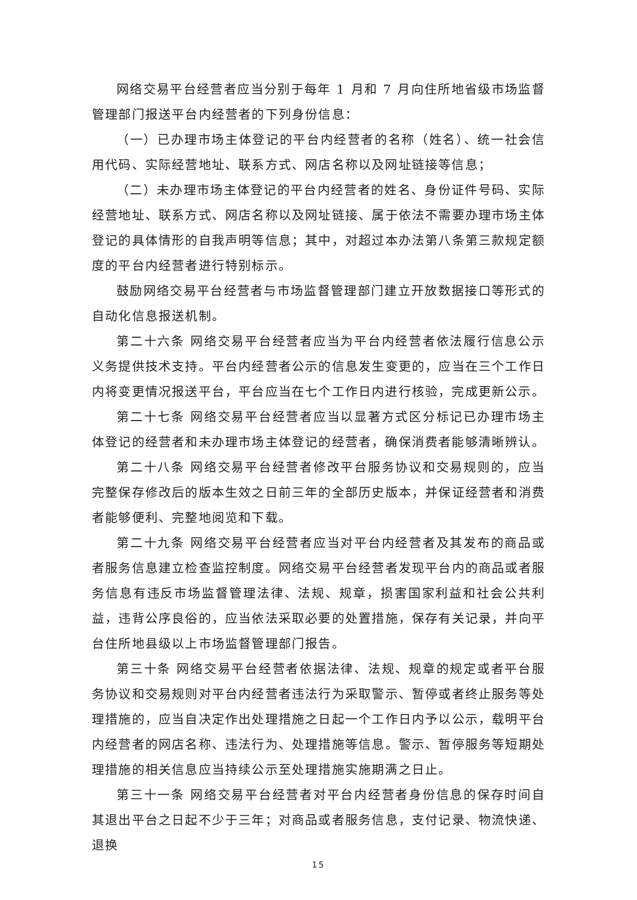网络交易平台经营者应当分别于每年 1 月和 7 月向住所地省级市场监督管理部门报送平台内经营者的下列身份信息：
（一）已办理市场主体登记的平台内经营者的名称（姓名）、统一社会信用代码、实际经营地址、联系方式、网店名称以及网址链接等信息；
（二）未办理市场主体登记的平台内经营者的姓名、身份证件号码、实际经营地址、联系方式、网店名称以及网址链接、属于依法不需要办理市场主体登记的具体情形的自我声明等信息；其中，对超过本办法第八条第三款规定额度的平台内经营者进行特别标示。
鼓励网络交易平台经营者与市场监督管理部门建立开放数据接口等形式的自动化信息报送机制。
第二十六条 网络交易平台经营者应当为平台内经营者依法履行信息公示义务提供技术支持。平台内经营者公示的信息发生变更的，应当在三个工作日内将变更情况报送平台，平台应当在七个工作日内进行核验，完成更新公示。
第二十七条 网络交易平台经营者应当以显著方式区分标记已办理市场主体登记的经营者和未办理市场主体登记的经营者，确保消费者能够清晰辨认。
第二十八条 网络交易平台经营者修改平台服务协议和交易规则的，应当完整保存修改后的版本生效之日前三年的全部历史版本，并保证经营者和消费者能够便利、完整地阅览和下载。
第二十九条 网络交易平台经营者应当对平台内经营者及其发布的商品或者服务信息建立检查监控制度。网络交易平台经营者发现平台内的商品或者服务信息有违反市场监督管理法律、法规、规章，损害国家利益和社会公共利益，违背公序良俗的，应当依法采取必要的处置措施，保存有关记录，并向平台住所地县级以上市场监督管理部门报告。
第三十条 网络交易平台经营者依据法律、法规、规章的规定或者平台服务协议和交易规则对平台内经营者违法行为采取警示、暂停或者终止服务等处理措施的，应当自决定作出处理措施之日起一个工作日内予以公示，载明平台内经营者的网店名称、违法行为、处理措施等信息。警示、暂停服务等短期处理措施的相关信息应当持续公示至处理措施实施期满之日止。
第三十一条 网络交易平台经营者对平台内经营者身份信息的保存时间自其退出平台之日起不少于三年；对商品或者服务信息，支付记录、物流快递、退换
15